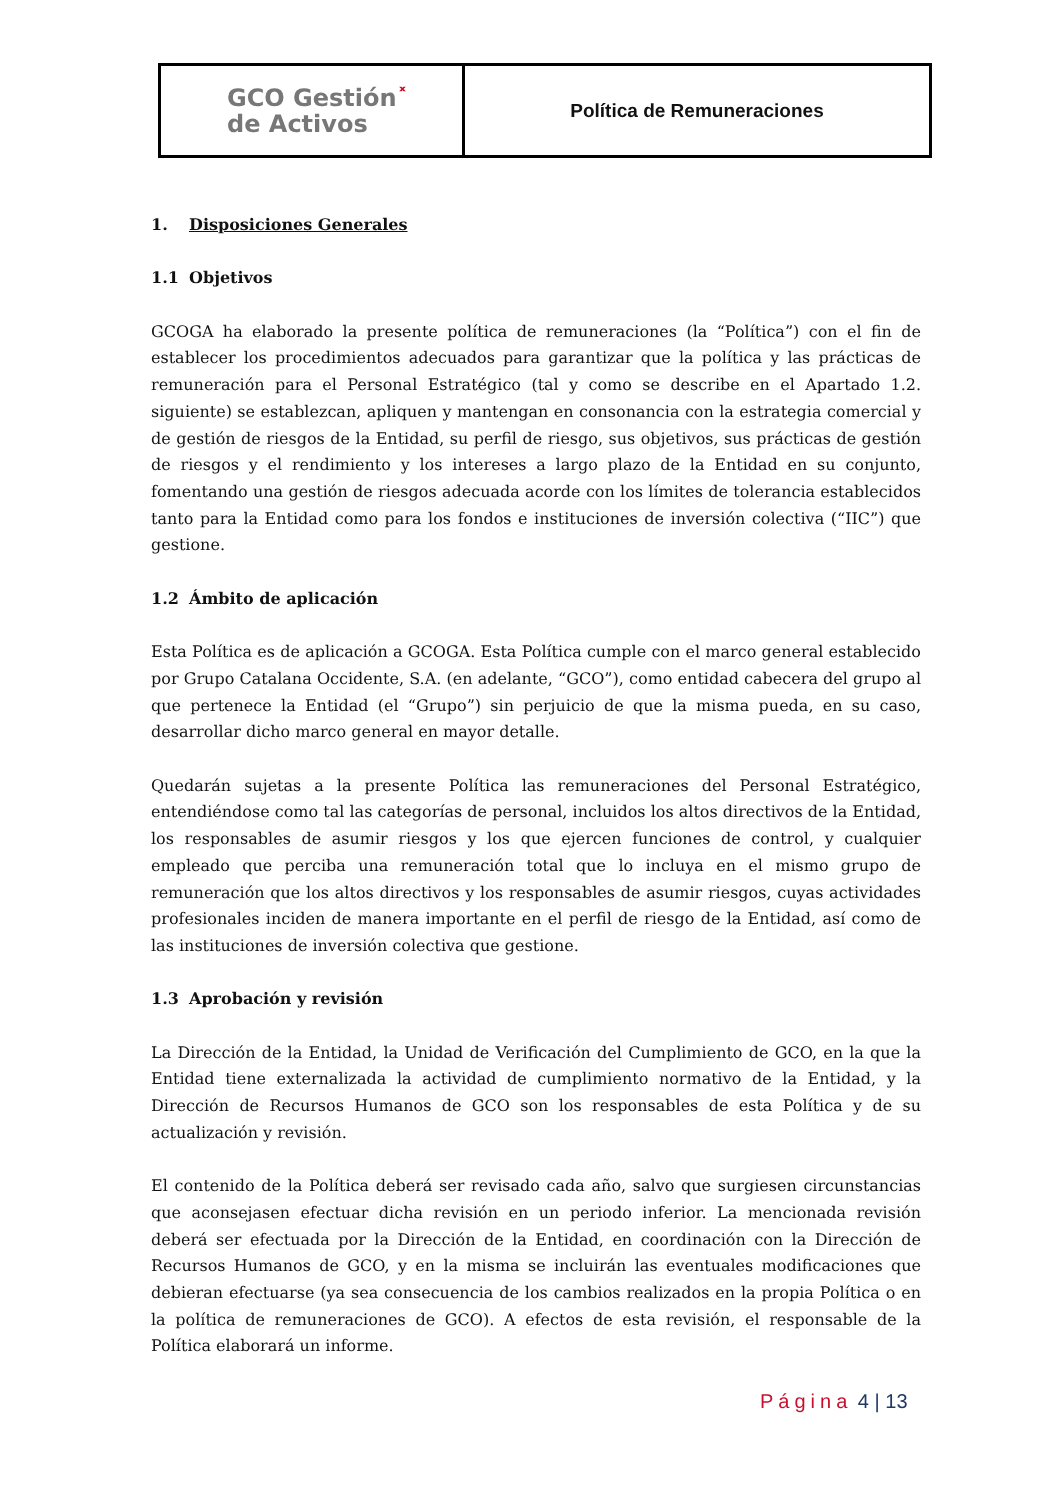GCO Gestión˟
de Activos
Política de Remuneraciones
1. Disposiciones Generales
1.1 Objetivos
GCOGA ha elaborado la presente política de remuneraciones (la “Política”) con el fin de establecer los procedimientos adecuados para garantizar que la política y las prácticas de remuneración para el Personal Estratégico (tal y como se describe en el Apartado 1.2. siguiente) se establezcan, apliquen y mantengan en consonancia con la estrategia comercial y de gestión de riesgos de la Entidad, su perfil de riesgo, sus objetivos, sus prácticas de gestión de riesgos y el rendimiento y los intereses a largo plazo de la Entidad en su conjunto, fomentando una gestión de riesgos adecuada acorde con los límites de tolerancia establecidos tanto para la Entidad como para los fondos e instituciones de inversión colectiva (“IIC”) que gestione.
1.2 Ámbito de aplicación
Esta Política es de aplicación a GCOGA. Esta Política cumple con el marco general establecido por Grupo Catalana Occidente, S.A. (en adelante, “GCO”), como entidad cabecera del grupo al que pertenece la Entidad (el “Grupo”) sin perjuicio de que la misma pueda, en su caso, desarrollar dicho marco general en mayor detalle.
Quedarán sujetas a la presente Política las remuneraciones del Personal Estratégico, entendiéndose como tal las categorías de personal, incluidos los altos directivos de la Entidad, los responsables de asumir riesgos y los que ejercen funciones de control, y cualquier empleado que perciba una remuneración total que lo incluya en el mismo grupo de remuneración que los altos directivos y los responsables de asumir riesgos, cuyas actividades profesionales inciden de manera importante en el perfil de riesgo de la Entidad, así como de las instituciones de inversión colectiva que gestione.
1.3 Aprobación y revisión
La Dirección de la Entidad, la Unidad de Verificación del Cumplimiento de GCO, en la que la Entidad tiene externalizada la actividad de cumplimiento normativo de la Entidad, y la Dirección de Recursos Humanos de GCO son los responsables de esta Política y de su actualización y revisión.
El contenido de la Política deberá ser revisado cada año, salvo que surgiesen circunstancias que aconsejasen efectuar dicha revisión en un periodo inferior. La mencionada revisión deberá ser efectuada por la Dirección de la Entidad, en coordinación con la Dirección de Recursos Humanos de GCO, y en la misma se incluirán las eventuales modificaciones que debieran efectuarse (ya sea consecuencia de los cambios realizados en la propia Política o en la política de remuneraciones de GCO). A efectos de esta revisión, el responsable de la Política elaborará un informe.
Página 4 | 13